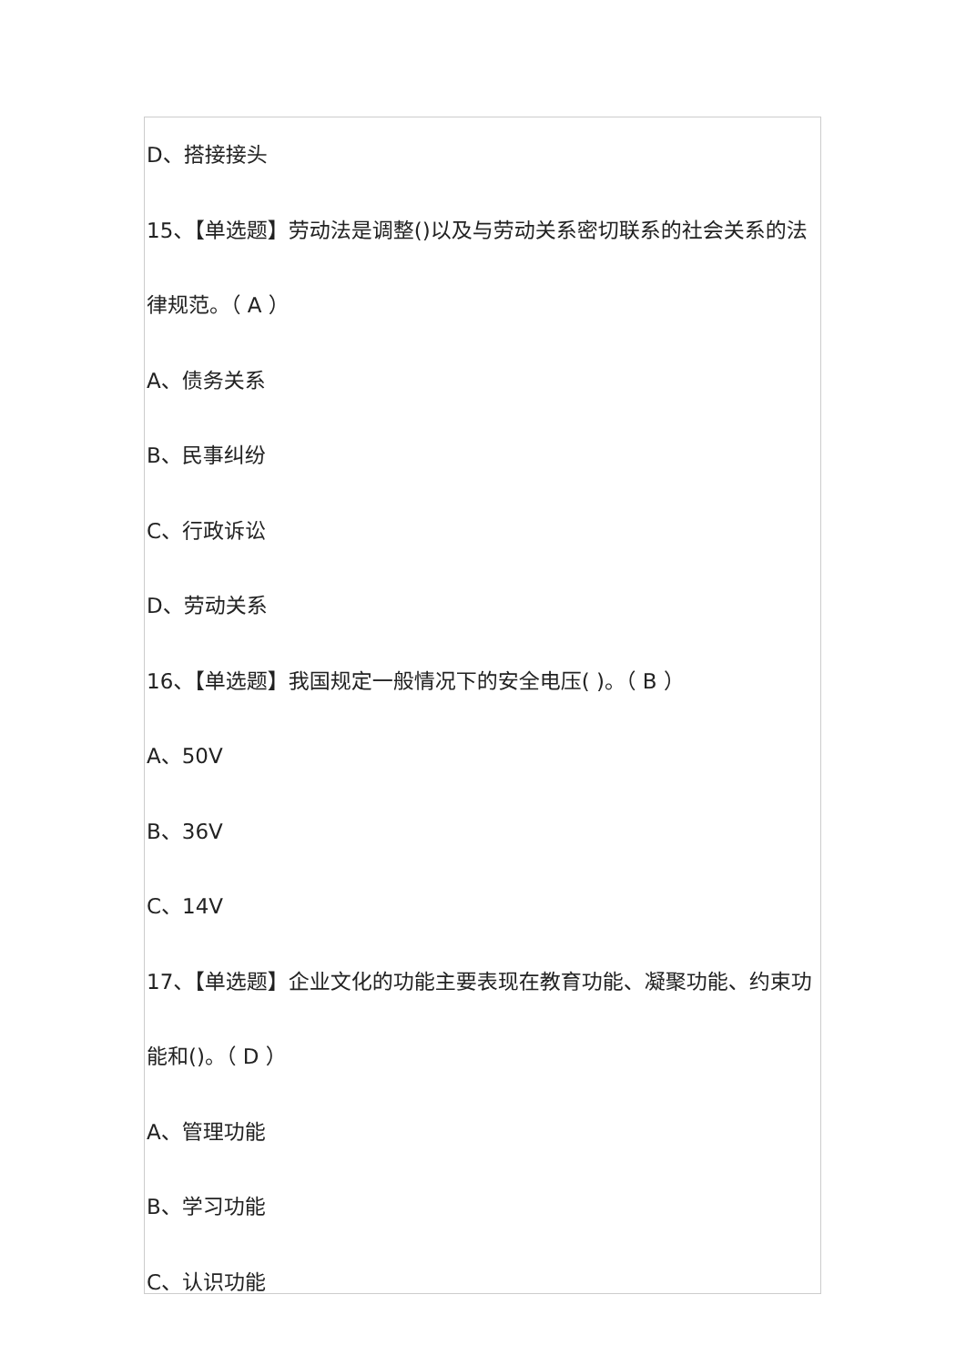D、搭接接头
15、【单选题】劳动法是调整()以及与劳动关系密切联系的社会关系的法律规范。（ A ）
A、债务关系
B、民事纠纷
C、行政诉讼
D、劳动关系
16、【单选题】我国规定一般情况下的安全电压( )。（ B ）
A、50V
B、36V
C、14V
17、【单选题】企业文化的功能主要表现在教育功能、凝聚功能、约束功能和()。（ D ）
A、管理功能
B、学习功能
C、认识功能